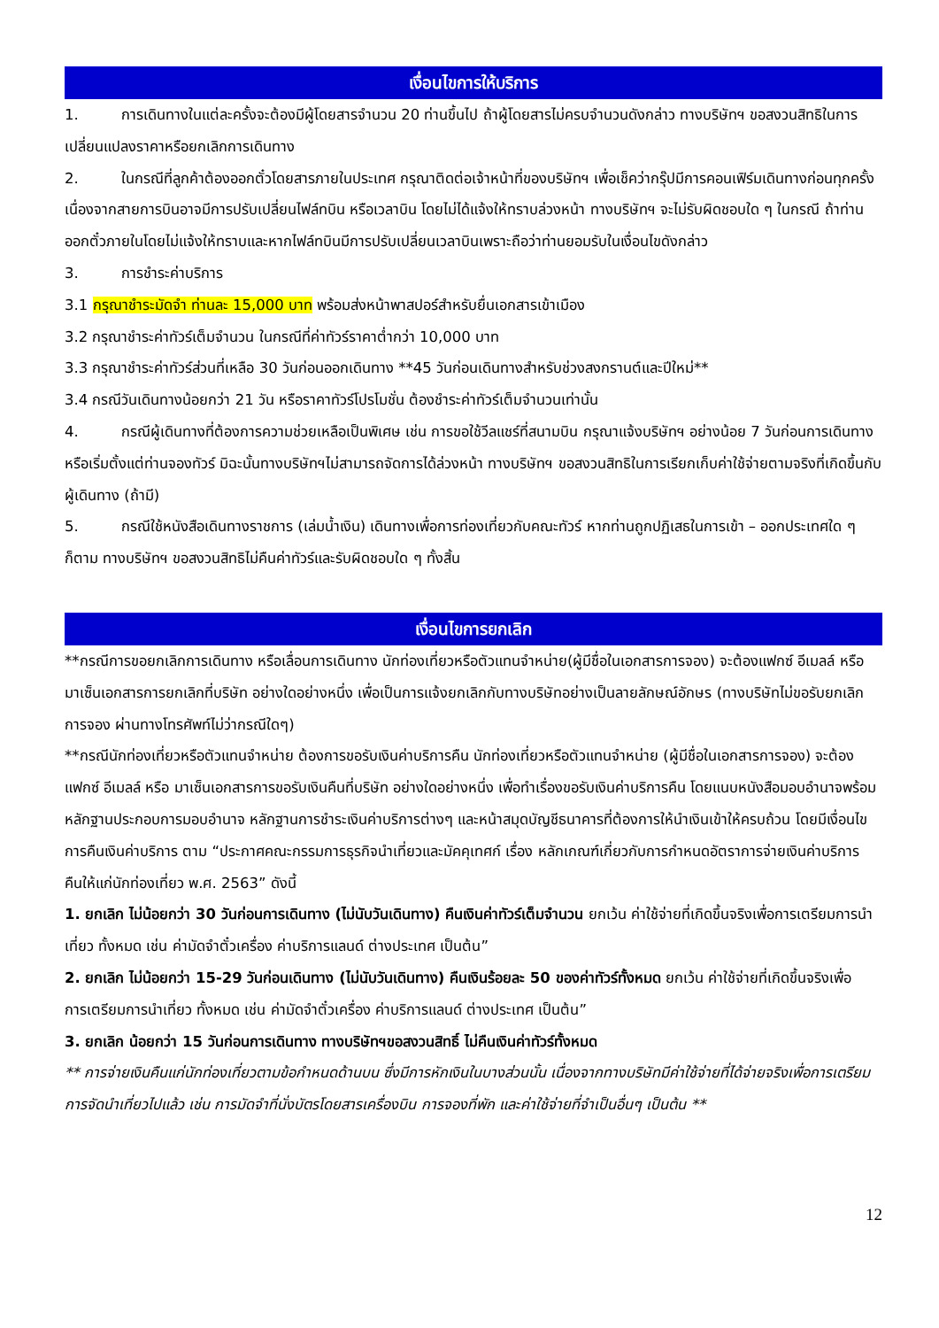เงื่อนไขการให้บริการ
1. การเดินทางในแต่ละครั้งจะต้องมีผู้โดยสารจำนวน 20 ท่านขึ้นไป ถ้าผู้โดยสารไม่ครบจำนวนดังกล่าว ทางบริษัทฯ ขอสงวนสิทธิในการเปลี่ยนแปลงราคาหรือยกเลิกการเดินทาง
2. ในกรณีที่ลูกค้าต้องออกตั๋วโดยสารภายในประเทศ กรุณาติดต่อเจ้าหน้าที่ของบริษัทฯ เพื่อเช็คว่ากรุ๊ปมีการคอนเฟิร์มเดินทางก่อนทุกครั้ง เนื่องจากสายการบินอาจมีการปรับเปลี่ยนไฟล์ทบิน หรือเวลาบิน โดยไม่ได้แจ้งให้ทราบล่วงหน้า ทางบริษัทฯ จะไม่รับผิดชอบใด ๆ ในกรณี ถ้าท่านออกตั๋วภายในโดยไม่แจ้งให้ทราบและหากไฟล์ทบินมีการปรับเปลี่ยนเวลาบินเพราะถือว่าท่านยอมรับในเงื่อนไขดังกล่าว
3. การชำระค่าบริการ
3.1 กรุณาชำระมัดจำ ท่านละ 15,000 บาท พร้อมส่งหน้าพาสปอร์สำหรับยื่นเอกสารเข้าเมือง
3.2 กรุณาชำระค่าทัวร์เต็มจำนวน ในกรณีที่ค่าทัวร์ราคาต่ำกว่า 10,000 บาท
3.3 กรุณาชำระค่าทัวร์ส่วนที่เหลือ 30 วันก่อนออกเดินทาง **45 วันก่อนเดินทางสำหรับช่วงสงกรานต์และปีใหม่**
3.4 กรณีวันเดินทางน้อยกว่า 21 วัน หรือราคาทัวร์โปรโมชั่น ต้องชำระค่าทัวร์เต็มจำนวนเท่านั้น
4. กรณีผู้เดินทางที่ต้องการความช่วยเหลือเป็นพิเศษ เช่น การขอใช้วีลแชร์ที่สนามบิน กรุณาแจ้งบริษัทฯ อย่างน้อย 7 วันก่อนการเดินทาง หรือเริ่มตั้งแต่ท่านจองทัวร์ มิฉะนั้นทางบริษัทฯไม่สามารถจัดการได้ล่วงหน้า ทางบริษัทฯ ขอสงวนสิทธิในการเรียกเก็บค่าใช้จ่ายตามจริงที่เกิดขึ้นกับผู้เดินทาง (ถ้ามี)
5. กรณีใช้หนังสือเดินทางราชการ (เล่มน้ำเงิน) เดินทางเพื่อการท่องเที่ยวกับคณะทัวร์ หากท่านถูกปฏิเสธในการเข้า – ออกประเทศใด ๆ ก็ตาม ทางบริษัทฯ ขอสงวนสิทธิไม่คืนค่าทัวร์และรับผิดชอบใด ๆ ทั้งสิ้น
เงื่อนไขการยกเลิก
**กรณีการขอยกเลิกการเดินทาง หรือเลื่อนการเดินทาง นักท่องเที่ยวหรือตัวแทนจำหน่าย(ผู้มีชื่อในเอกสารการจอง) จะต้องแฟกซ์ อีเมลล์ หรือ มาเซ็นเอกสารการยกเลิกที่บริษัท อย่างใดอย่างหนึ่ง เพื่อเป็นการแจ้งยกเลิกกับทางบริษัทอย่างเป็นลายลักษณ์อักษร (ทางบริษัทไม่ขอรับยกเลิกการจอง ผ่านทางโทรศัพท์ไม่ว่ากรณีใดๆ)
**กรณีนักท่องเที่ยวหรือตัวแทนจำหน่าย ต้องการขอรับเงินค่าบริการคืน นักท่องเที่ยวหรือตัวแทนจำหน่าย (ผู้มีชื่อในเอกสารการจอง) จะต้องแฟกซ์ อีเมลล์ หรือ มาเซ็นเอกสารการขอรับเงินคืนที่บริษัท อย่างใดอย่างหนึ่ง เพื่อทำเรื่องขอรับเงินค่าบริการคืน โดยแนบหนังสือมอบอำนาจพร้อมหลักฐานประกอบการมอบอำนาจ หลักฐานการชำระเงินค่าบริการต่างๆ และหน้าสมุดบัญชีธนาคารที่ต้องการให้นำเงินเข้าให้ครบถ้วน โดยมีเงื่อนไขการคืนเงินค่าบริการ ตาม “ประกาศคณะกรรมการธุรกิจนำเที่ยวและมัคคุเทศก์ เรื่อง หลักเกณฑ์เกี่ยวกับการกำหนดอัตราการจ่ายเงินค่าบริการคืนให้แก่นักท่องเที่ยว พ.ศ. 2563” ดังนี้
1. ยกเลิก ไม่น้อยกว่า 30 วันก่อนการเดินทาง (ไม่นับวันเดินทาง) คืนเงินค่าทัวร์เต็มจำนวน ยกเว้น ค่าใช้จ่ายที่เกิดขึ้นจริงเพื่อการเตรียมการนำเที่ยว ทั้งหมด เช่น ค่ามัดจำตั๋วเครื่อง ค่าบริการแลนด์ ต่างประเทศ เป็นต้น”
2. ยกเลิก ไม่น้อยกว่า 15-29 วันก่อนเดินทาง (ไม่นับวันเดินทาง) คืนเงินร้อยละ 50 ของค่าทัวร์ทั้งหมด ยกเว้น ค่าใช้จ่ายที่เกิดขึ้นจริงเพื่อการเตรียมการนำเที่ยว ทั้งหมด เช่น ค่ามัดจำตั๋วเครื่อง ค่าบริการแลนด์ ต่างประเทศ เป็นต้น”
3. ยกเลิก น้อยกว่า 15 วันก่อนการเดินทาง ทางบริษัทฯขอสงวนสิทธิ์ ไม่คืนเงินค่าทัวร์ทั้งหมด
** การจ่ายเงินคืนแก่นักท่องเที่ยวตามข้อกำหนดด้านบน ซึ่งมีการหักเงินในบางส่วนนั้น เนื่องจากทางบริษัทมีค่าใช้จ่ายที่ได้จ่ายจริงเพื่อการเตรียมการจัดนำเที่ยวไปแล้ว เช่น การมัดจำที่นั่งบัตรโดยสารเครื่องบิน การจองที่พัก และค่าใช้จ่ายที่จำเป็นอื่นๆ เป็นต้น **
12